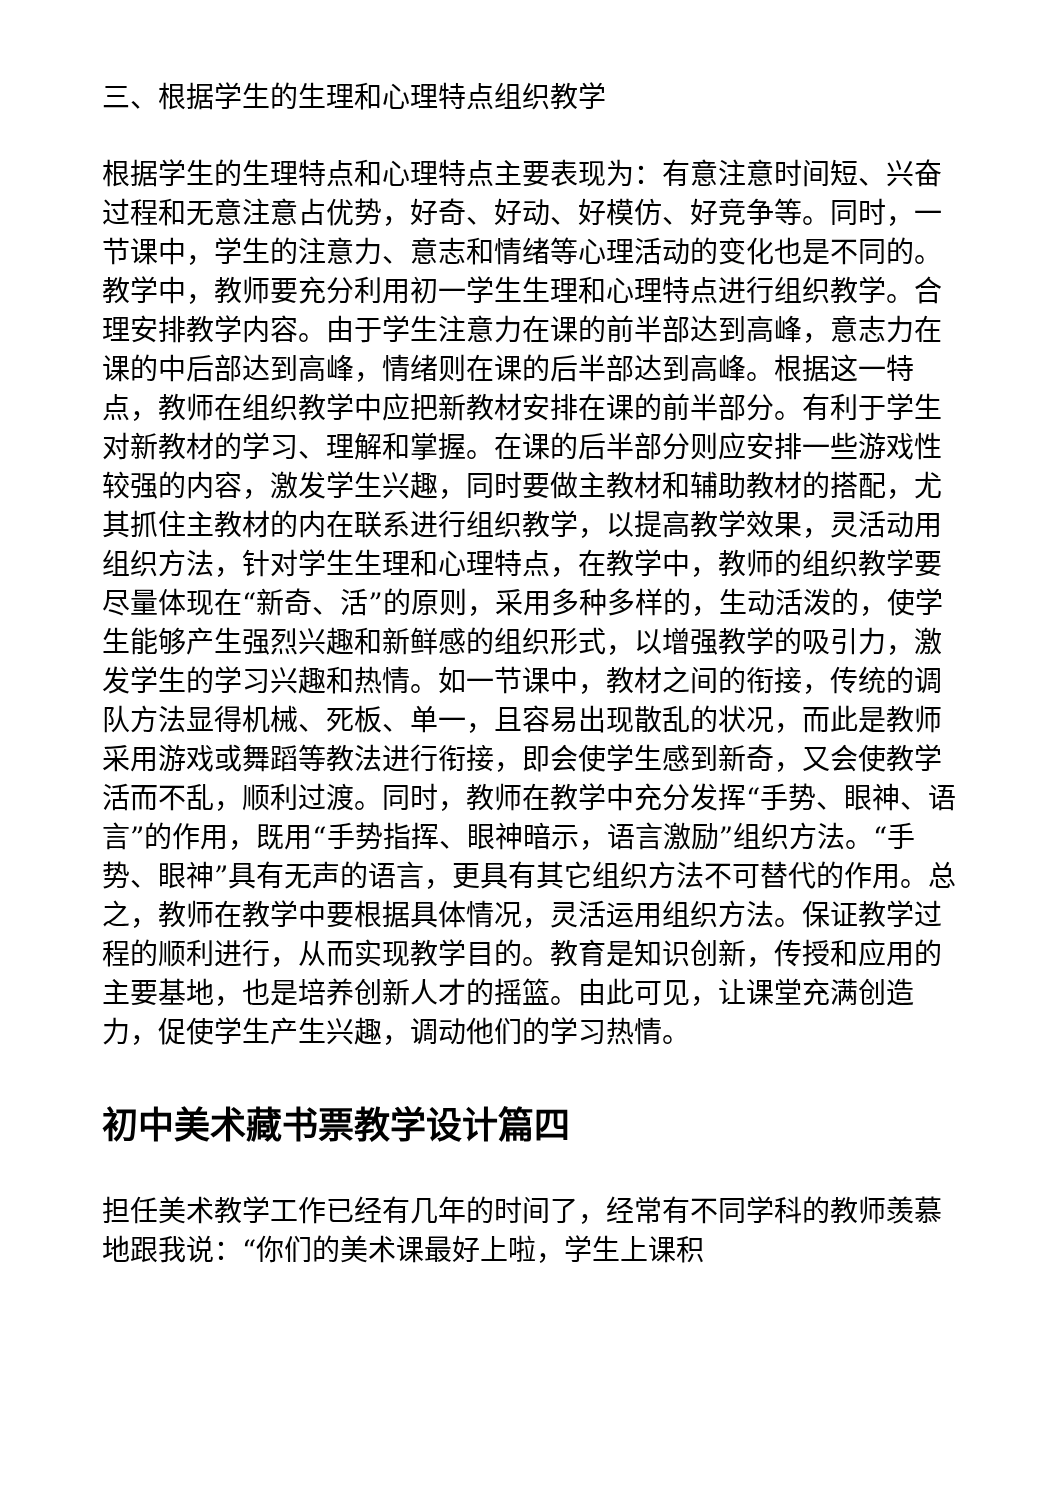三、根据学生的生理和心理特点组织教学
根据学生的生理特点和心理特点主要表现为：有意注意时间短、兴奋过程和无意注意占优势，好奇、好动、好模仿、好竞争等。同时，一节课中，学生的注意力、意志和情绪等心理活动的变化也是不同的。教学中，教师要充分利用初一学生生理和心理特点进行组织教学。合理安排教学内容。由于学生注意力在课的前半部达到高峰，意志力在课的中后部达到高峰，情绪则在课的后半部达到高峰。根据这一特点，教师在组织教学中应把新教材安排在课的前半部分。有利于学生对新教材的学习、理解和掌握。在课的后半部分则应安排一些游戏性较强的内容，激发学生兴趣，同时要做主教材和辅助教材的搭配，尤其抓住主教材的内在联系进行组织教学，以提高教学效果，灵活动用组织方法，针对学生生理和心理特点，在教学中，教师的组织教学要尽量体现在“新奇、活”的原则，采用多种多样的，生动活泼的，使学生能够产生强烈兴趣和新鲜感的组织形式，以增强教学的吸引力，激发学生的学习兴趣和热情。如一节课中，教材之间的衔接，传统的调队方法显得机械、死板、单一，且容易出现散乱的状况，而此是教师采用游戏或舞蹈等教法进行衔接，即会使学生感到新奇，又会使教学活而不乱，顺利过渡。同时，教师在教学中充分发挥“手势、眼神、语言”的作用，既用“手势指挥、眼神暗示，语言激励”组织方法。“手势、眼神”具有无声的语言，更具有其它组织方法不可替代的作用。总之，教师在教学中要根据具体情况，灵活运用组织方法。保证教学过程的顺利进行，从而实现教学目的。教育是知识创新，传授和应用的主要基地，也是培养创新人才的摇篮。由此可见，让课堂充满创造力，促使学生产生兴趣，调动他们的学习热情。
初中美术藏书票教学设计篇四
担任美术教学工作已经有几年的时间了，经常有不同学科的教师羡慕地跟我说：“你们的美术课最好上啦，学生上课积